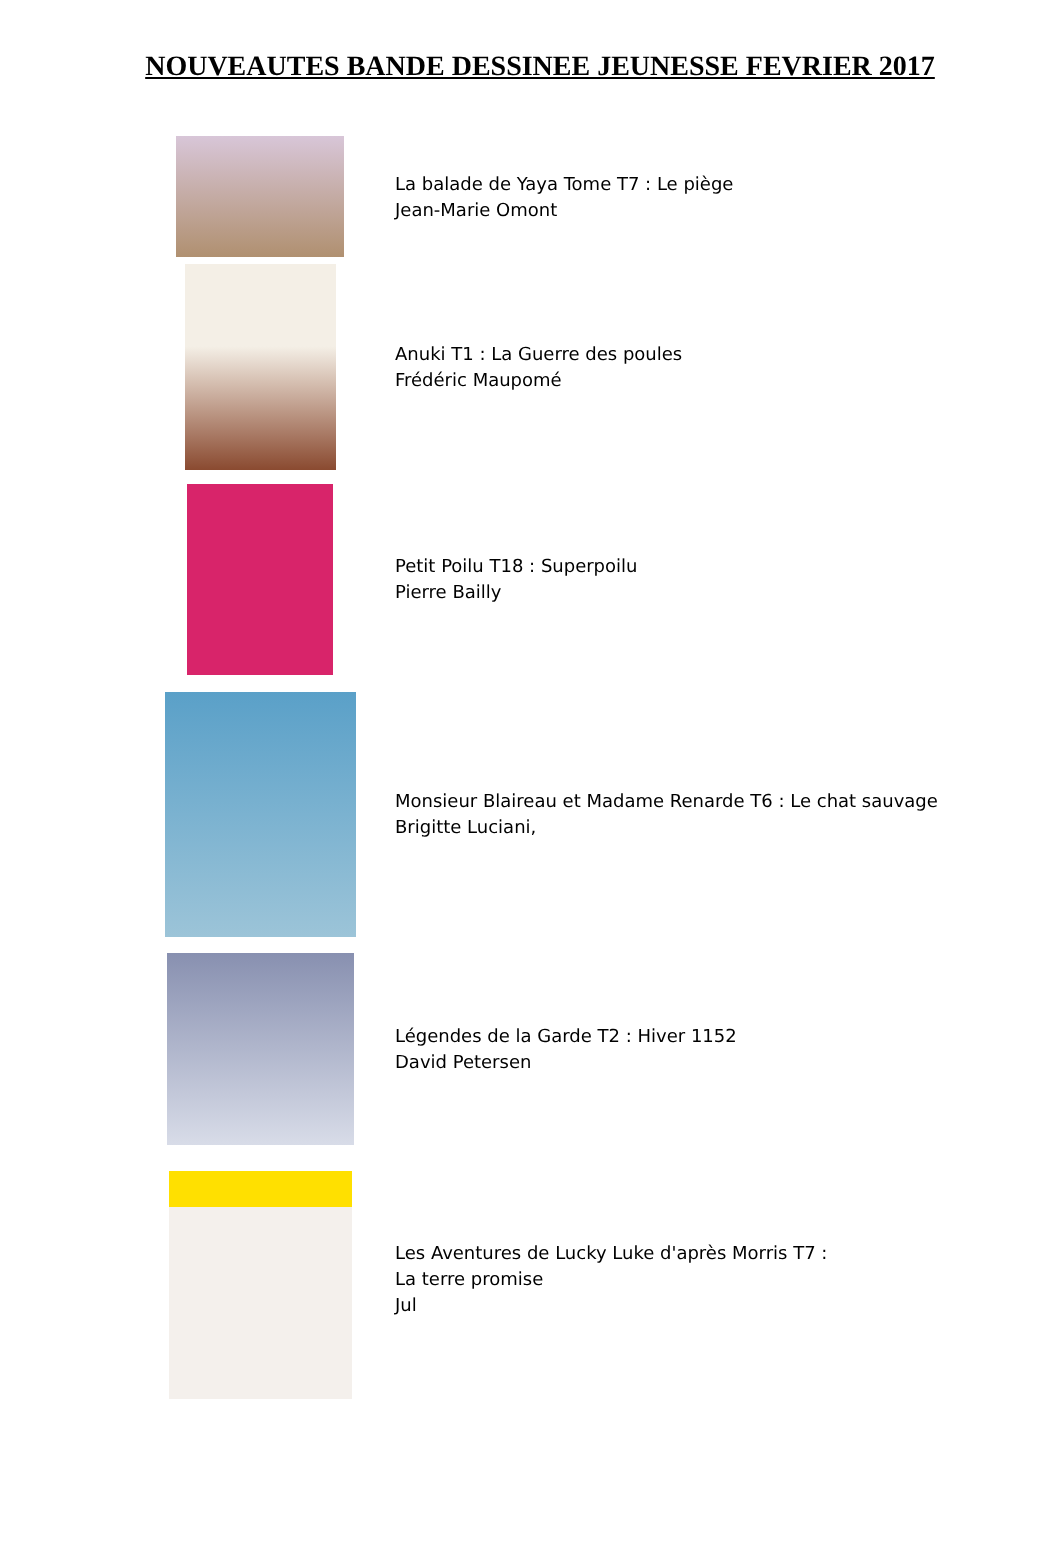NOUVEAUTES BANDE DESSINEE JEUNESSE FEVRIER 2017
La balade de Yaya Tome T7 : Le piège
Jean-Marie Omont
Anuki T1 : La Guerre des poules
Frédéric Maupomé
Petit Poilu T18 : Superpoilu
Pierre Bailly
Monsieur Blaireau et Madame Renarde T6 : Le chat sauvage
Brigitte Luciani,
Légendes de la Garde T2 : Hiver 1152
David Petersen
Les Aventures de Lucky Luke d'après Morris T7 :
La terre promise
Jul